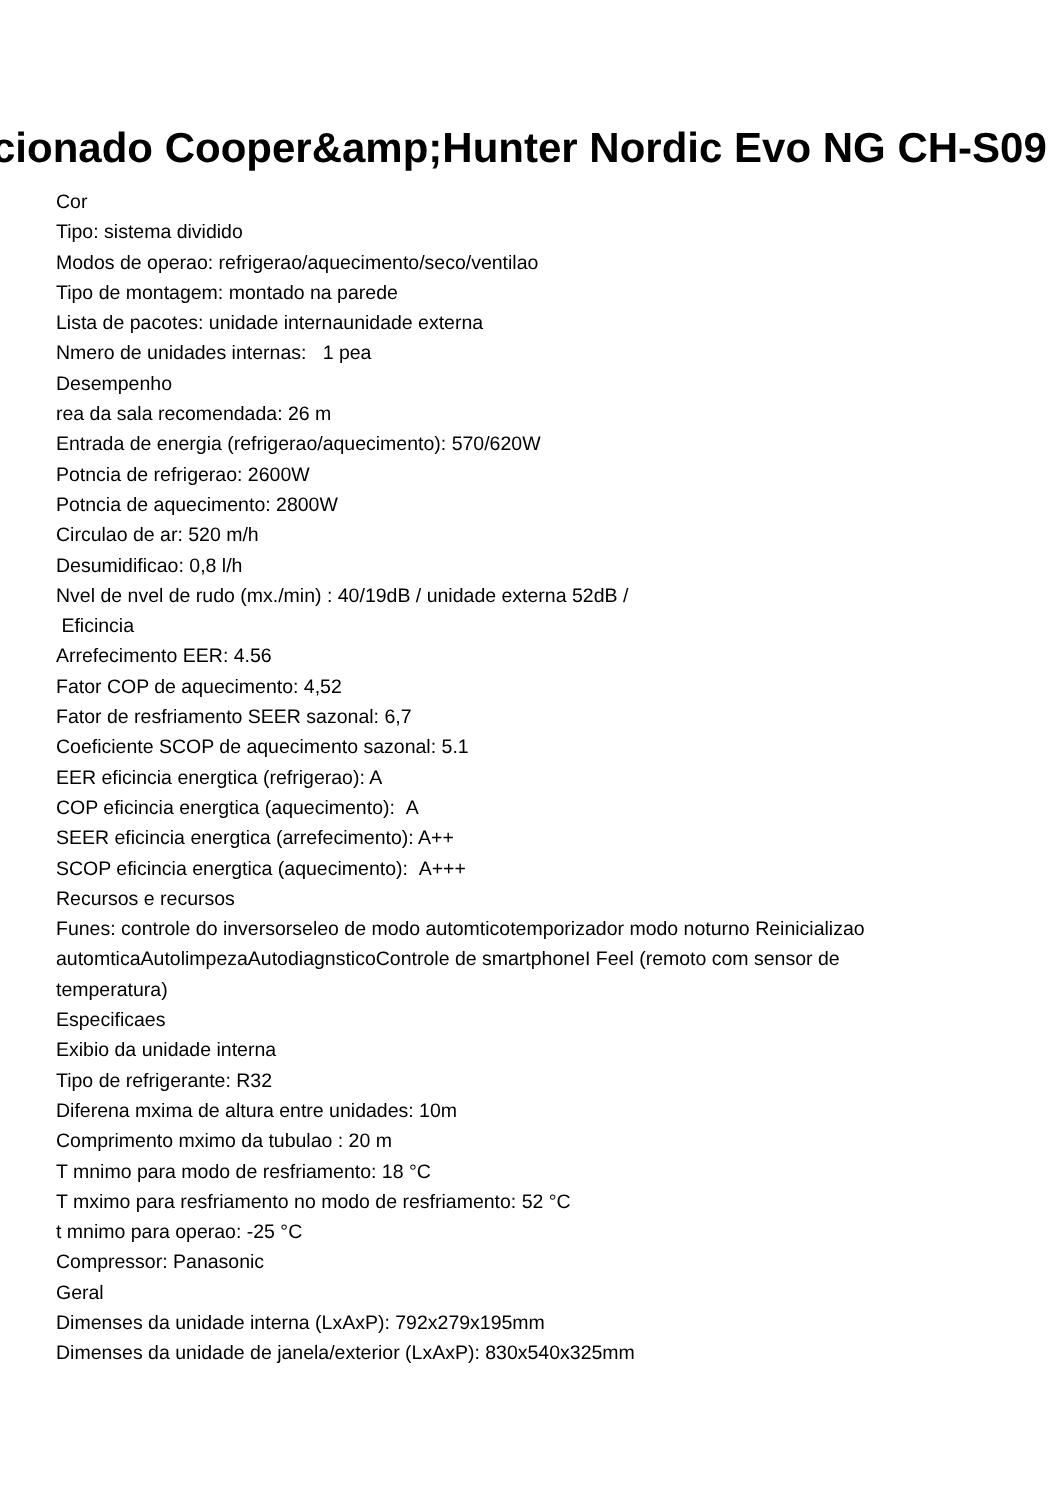cionado Cooper&amp;Hunter Nordic Evo NG CH-S09
Cor
Tipo: sistema dividido
Modos de operao: refrigerao/aquecimento/seco/ventilao
Tipo de montagem: montado na parede
Lista de pacotes: unidade internaunidade externa
Nmero de unidades internas: 1 pea
Desempenho
rea da sala recomendada: 26 m
Entrada de energia (refrigerao/aquecimento): 570/620W
Potncia de refrigerao: 2600W
Potncia de aquecimento: 2800W
Circulao de ar: 520 m/h
Desumidificao: 0,8 l/h
Nvel de nvel de rudo (mx./min) : 40/19dB / unidade externa 52dB /
Eficincia
Arrefecimento EER: 4.56
Fator COP de aquecimento: 4,52
Fator de resfriamento SEER sazonal: 6,7
Coeficiente SCOP de aquecimento sazonal: 5.1
EER eficincia energtica (refrigerao): A
COP eficincia energtica (aquecimento): A
SEER eficincia energtica (arrefecimento): A++
SCOP eficincia energtica (aquecimento): A+++
Recursos e recursos
Funes: controle do inversorseleo de modo automticotemporizador modo noturno Reinicializao automticaAutolimpezaAutodiagnsticoControle de smartphoneI Feel (remoto com sensor de temperatura)
Especificaes
Exibio da unidade interna
Tipo de refrigerante: R32
Diferena mxima de altura entre unidades: 10m
Comprimento mximo da tubulao : 20 m
T mnimo para modo de resfriamento: 18 °C
T mximo para resfriamento no modo de resfriamento: 52 °C
t mnimo para operao: -25 °C
Compressor: Panasonic
Geral
Dimenses da unidade interna (LxAxP): 792x279x195mm
Dimenses da unidade de janela/exterior (LxAxP): 830x540x325mm